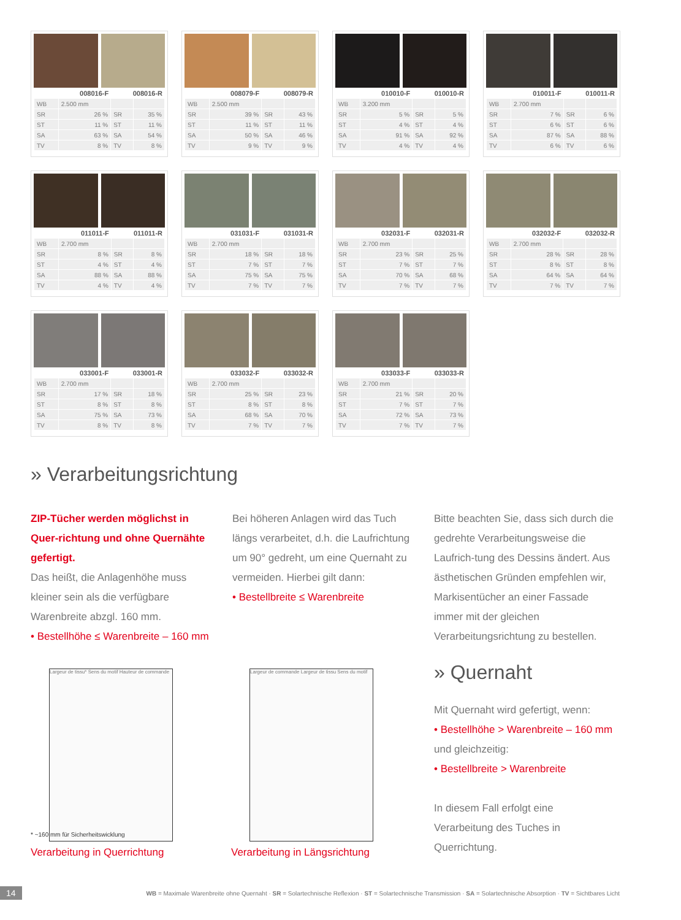| 008016-F | | 008016-R | |
| --- | --- | --- | --- |
| WB | 2.500 mm | | |
| SR | 26 % | SR | 35 % |
| ST | 11 % | ST | 11 % |
| SA | 63 % | SA | 54 % |
| TV | 8 % | TV | 8 % |
| 008079-F | | 008079-R | |
| --- | --- | --- | --- |
| WB | 2.500 mm | | |
| SR | 39 % | SR | 43 % |
| ST | 11 % | ST | 11 % |
| SA | 50 % | SA | 46 % |
| TV | 9 % | TV | 9 % |
| 010010-F | | 010010-R | |
| --- | --- | --- | --- |
| WB | 3.200 mm | | |
| SR | 5 % | SR | 5 % |
| ST | 4 % | ST | 4 % |
| SA | 91 % | SA | 92 % |
| TV | 4 % | TV | 4 % |
| 010011-F | | 010011-R | |
| --- | --- | --- | --- |
| WB | 2.700 mm | | |
| SR | 7 % | SR | 6 % |
| ST | 6 % | ST | 6 % |
| SA | 87 % | SA | 88 % |
| TV | 6 % | TV | 6 % |
| 011011-F | | 011011-R | |
| --- | --- | --- | --- |
| WB | 2.700 mm | | |
| SR | 8 % | SR | 8 % |
| ST | 4 % | ST | 4 % |
| SA | 88 % | SA | 88 % |
| TV | 4 % | TV | 4 % |
| 031031-F | | 031031-R | |
| --- | --- | --- | --- |
| WB | 2.700 mm | | |
| SR | 18 % | SR | 18 % |
| ST | 7 % | ST | 7 % |
| SA | 75 % | SA | 75 % |
| TV | 7 % | TV | 7 % |
| 032031-F | | 032031-R | |
| --- | --- | --- | --- |
| WB | 2.700 mm | | |
| SR | 23 % | SR | 25 % |
| ST | 7 % | ST | 7 % |
| SA | 70 % | SA | 68 % |
| TV | 7 % | TV | 7 % |
| 032032-F | | 032032-R | |
| --- | --- | --- | --- |
| WB | 2.700 mm | | |
| SR | 28 % | SR | 28 % |
| ST | 8 % | ST | 8 % |
| SA | 64 % | SA | 64 % |
| TV | 7 % | TV | 7 % |
| 033001-F | | 033001-R | |
| --- | --- | --- | --- |
| WB | 2.700 mm | | |
| SR | 17 % | SR | 18 % |
| ST | 8 % | ST | 8 % |
| SA | 75 % | SA | 73 % |
| TV | 8 % | TV | 8 % |
| 033032-F | | 033032-R | |
| --- | --- | --- | --- |
| WB | 2.700 mm | | |
| SR | 25 % | SR | 23 % |
| ST | 8 % | ST | 8 % |
| SA | 68 % | SA | 70 % |
| TV | 7 % | TV | 7 % |
| 033033-F | | 033033-R | |
| --- | --- | --- | --- |
| WB | 2.700 mm | | |
| SR | 21 % | SR | 20 % |
| ST | 7 % | ST | 7 % |
| SA | 72 % | SA | 73 % |
| TV | 7 % | TV | 7 % |
» Verarbeitungsrichtung
ZIP-Tücher werden möglichst in Quer-richtung und ohne Quernähte gefertigt.
Das heißt, die Anlagenhöhe muss kleiner sein als die verfügbare Warenbreite abzgl. 160 mm.
• Bestellhöhe ≤ Warenbreite – 160 mm
Bei höheren Anlagen wird das Tuch längs verarbeitet, d.h. die Laufrichtung um 90° gedreht, um eine Quernaht zu vermeiden. Hierbei gilt dann:
• Bestellbreite ≤ Warenbreite
Bitte beachten Sie, dass sich durch die gedrehte Verarbeitungsweise die Laufrich-tung des Dessins ändert. Aus ästhetischen Gründen empfehlen wir, Markisentücher an einer Fassade immer mit der gleichen Verarbeitungsrichtung zu bestellen.
» Quernaht
Mit Quernaht wird gefertigt, wenn:
• Bestellhöhe > Warenbreite – 160 mm
und gleichzeitig:
• Bestellbreite > Warenbreite
In diesem Fall erfolgt eine Verarbeitung des Tuches in Querrichtung.
Largeur de tissu* Sens du motif Hauteur de commande
* ~160 mm für Sicherheitswicklung
Largeur de commande Largeur de tissu Sens du motif
Verarbeitung in Querrichtung Verarbeitung in Längsrichtung
14 WB = Maximale Warenbreite ohne Quernaht · SR = Solartechnische Reflexion · ST = Solartechnische Transmission · SA = Solartechnische Absorption · TV = Sichtbares Licht